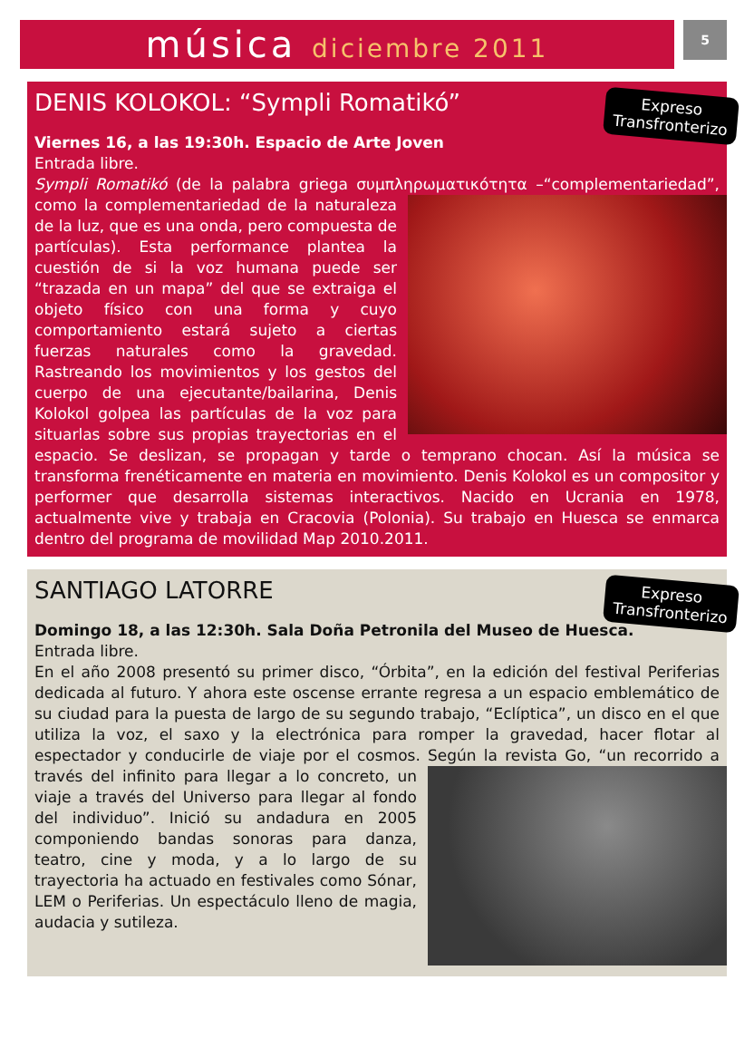música diciembre 2011
5
DENIS KOLOKOL: “Sympli Romatikó”
Expreso
Transfronterizo
Viernes 16, a las 19:30h. Espacio de Arte Joven
Entrada libre.
Sympli Romatikó (de la palabra griega συμπληρωματικότητα –“complementariedad”,
como la complementariedad de la naturaleza de la luz, que es una onda, pero compuesta de partículas). Esta performance plantea la cuestión de si la voz humana puede ser “trazada en un mapa” del que se extraiga el objeto físico con una forma y cuyo comportamiento estará sujeto a ciertas fuerzas naturales como la gravedad. Rastreando los movimientos y los gestos del cuerpo de una ejecutante/bailarina, Denis Kolokol golpea las partículas de la voz para situarlas sobre sus propias trayectorias en el espacio. Se deslizan, se propagan y tarde o temprano chocan. Así la música se transforma frenéticamente en materia en movimiento. Denis Kolokol es un compositor y performer que desarrolla sistemas interactivos. Nacido en Ucrania en 1978, actualmente vive y trabaja en Cracovia (Polonia). Su trabajo en Huesca se enmarca dentro del programa de movilidad Map 2010.2011.
SANTIAGO LATORRE
Expreso
Transfronterizo
Domingo 18, a las 12:30h. Sala Doña Petronila del Museo de Huesca.
Entrada libre.
En el año 2008 presentó su primer disco, “Órbita”, en la edición del festival Periferias dedicada al futuro. Y ahora este oscense errante regresa a un espacio emblemático de su ciudad para la puesta de largo de su segundo trabajo, “Eclíptica”, un disco en el que utiliza la voz, el saxo y la electrónica para romper la gravedad, hacer flotar al espectador y conducirle de viaje por el cosmos. Según la revista Go, “un recorrido a
través del infinito para llegar a lo concreto, un viaje a través del Universo para llegar al fondo del individuo”. Inició su andadura en 2005 componiendo bandas sonoras para danza, teatro, cine y moda, y a lo largo de su trayectoria ha actuado en festivales como Sónar, LEM o Periferias. Un espectáculo lleno de magia, audacia y sutileza.